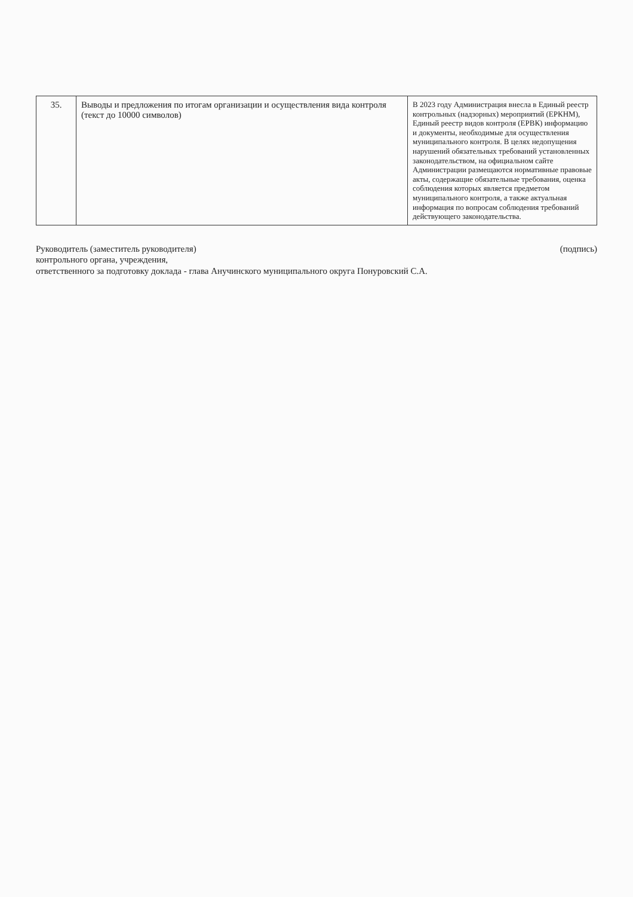| 35. | Выводы и предложения по итогам организации и осуществления вида контроля (текст до 10000 символов) | В 2023 году Администрация внесла в Единый реестр контрольных (надзорных) мероприятий (ЕРКНМ), Единый реестр видов контроля (ЕРВК) информацию и документы, необходимые для осуществления муниципального контроля. В целях недопущения нарушений обязательных требований установленных законодательством, на официальном сайте Администрации размещаются нормативные правовые акты, содержащие обязательные требования, оценка соблюдения которых является предметом муниципального контроля, а также актуальная информация по вопросам соблюдения требований действующего законодательства. |
Руководитель (заместитель руководителя)
контрольного органа, учреждения,
ответственного за подготовку доклада - глава Анучинского муниципального округа Понуровский С.А.
(подпись)